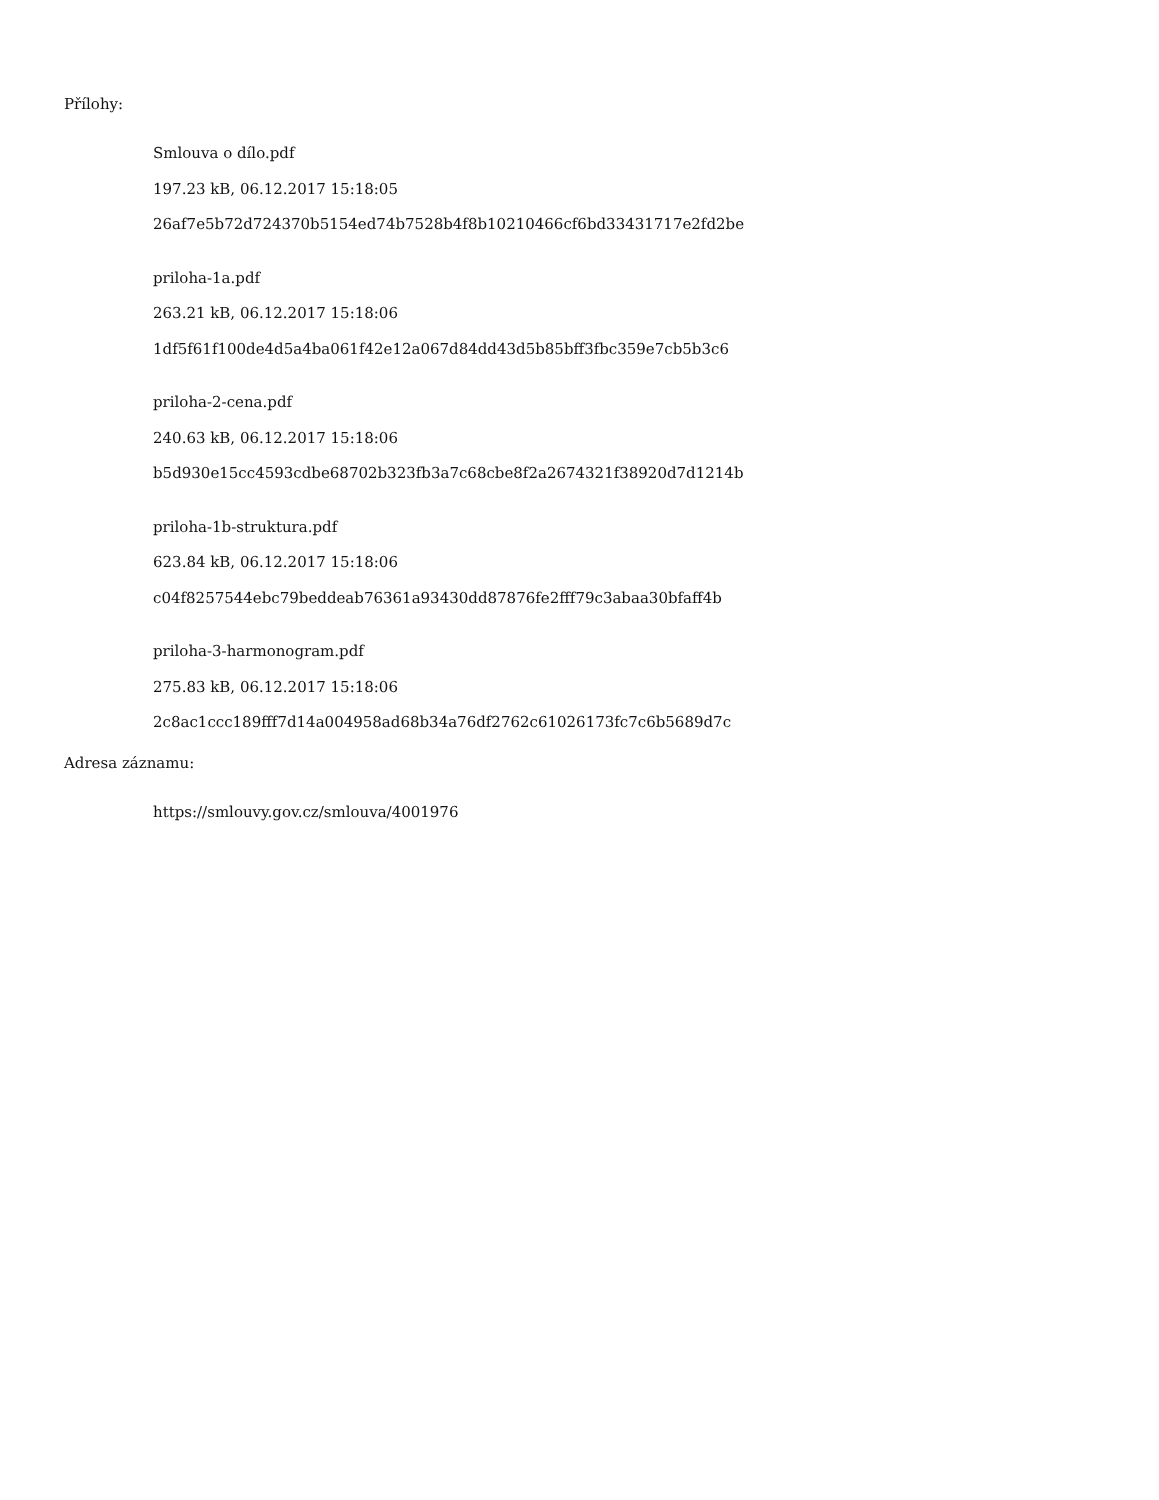Přílohy:
Smlouva o dílo.pdf
197.23 kB, 06.12.2017 15:18:05
26af7e5b72d724370b5154ed74b7528b4f8b10210466cf6bd33431717e2fd2be
priloha-1a.pdf
263.21 kB, 06.12.2017 15:18:06
1df5f61f100de4d5a4ba061f42e12a067d84dd43d5b85bff3fbc359e7cb5b3c6
priloha-2-cena.pdf
240.63 kB, 06.12.2017 15:18:06
b5d930e15cc4593cdbe68702b323fb3a7c68cbe8f2a2674321f38920d7d1214b
priloha-1b-struktura.pdf
623.84 kB, 06.12.2017 15:18:06
c04f8257544ebc79beddeab76361a93430dd87876fe2fff79c3abaa30bfaff4b
priloha-3-harmonogram.pdf
275.83 kB, 06.12.2017 15:18:06
2c8ac1ccc189fff7d14a004958ad68b34a76df2762c61026173fc7c6b5689d7c
Adresa záznamu:
https://smlouvy.gov.cz/smlouva/4001976